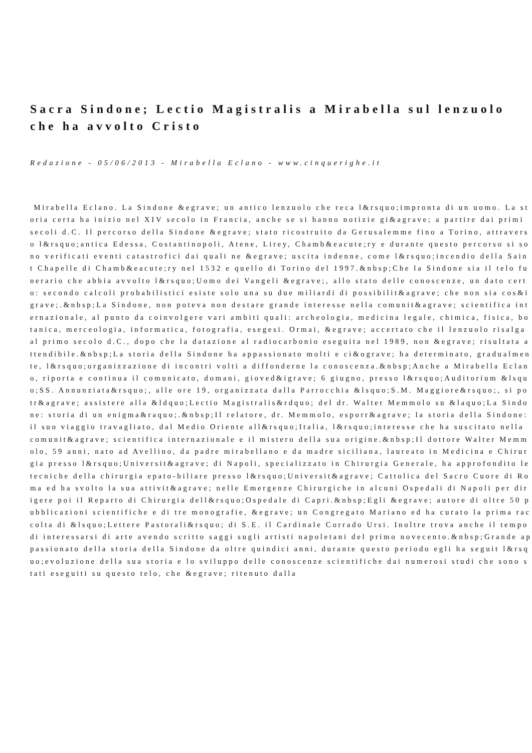Sacra Sindone; Lectio Magistralis a Mirabella sul lenzuolo che ha avvolto Cristo
Redazione - 05/06/2013 - Mirabella Eclano - www.cinquerighe.it
Mirabella Eclano. La Sindone &egrave; un antico lenzuolo che reca l&rsquo;impronta di un uomo. La storia certa ha inizio nel XIV secolo in Francia, anche se si hanno notizie gi&agrave; a partire dai primi secoli d.C. Il percorso della Sindone &egrave; stato ricostruito da Gerusalemme fino a Torino, attraverso l&rsquo;antica Edessa, Costantinopoli, Atene, Lirey, Chamb&eacute;ry e durante questo percorso si sono verificati eventi catastrofici dai quali ne &egrave; uscita indenne, come l&rsquo;incendio della Saint Chapelle di Chamb&eacute;ry nel 1532 e quello di Torino del 1997.&nbsp;Che la Sindone sia il telo funerario che abbia avvolto l&rsquo;Uomo dei Vangeli &egrave;, allo stato delle conoscenze, un dato certo: secondo calcoli probabilistici esiste solo una su due miliardi di possibilit&agrave; che non sia cos&igrave;.&nbsp;La Sindone, non poteva non destare grande interesse nella comunit&agrave; scientifica internazionale, al punto da coinvolgere vari ambiti quali: archeologia, medicina legale, chimica, fisica, botanica, merceologia, informatica, fotografia, esegesi. Ormai, &egrave; accertato che il lenzuolo risalga al primo secolo d.C., dopo che la datazione al radiocarbonio eseguita nel 1989, non &egrave; risultata attendibile.&nbsp;La storia della Sindone ha appassionato molti e ci&ograve; ha determinato, gradualmente, l&rsquo;organizzazione di incontri volti a diffonderne la conoscenza.&nbsp;Anche a Mirabella Eclano, riporta e continua il comunicato, domani, gioved&igrave; 6 giugno, presso l&rsquo;Auditorium &lsquo;SS. Annunziata&rsquo;, alle ore 19, organizzata dalla Parrocchia &lsquo;S.M. Maggiore&rsquo;, si potr&agrave; assistere alla &ldquo;Lectio Magistralis&rdquo; del dr. Walter Memmolo su &laquo;La Sindone: storia di un enigma&raquo;.&nbsp;Il relatore, dr. Memmolo, esporr&agrave; la storia della Sindone: il suo viaggio travagliato, dal Medio Oriente all&rsquo;Italia, l&rsquo;interesse che ha suscitato nella comunit&agrave; scientifica internazionale e il mistero della sua origine.&nbsp;Il dottore Walter Memmolo, 59 anni, nato ad Avellino, da padre mirabellano e da madre siciliana, laureato in Medicina e Chirurgia presso l&rsquo;Universit&agrave; di Napoli, specializzato in Chirurgia Generale, ha approfondito le tecniche della chirurgia epato-biliare presso l&rsquo;Universit&agrave; Cattolica del Sacro Cuore di Roma ed ha svolto la sua attivit&agrave; nelle Emergenze Chirurgiche in alcuni Ospedali di Napoli per dirigere poi il Reparto di Chirurgia dell&rsquo;Ospedale di Capri.&nbsp;Egli &egrave; autore di oltre 50 pubblicazioni scientifiche e di tre monografie, &egrave; un Congregato Mariano ed ha curato la prima raccolta di &lsquo;Lettere Pastorali&rsquo; di S.E. il Cardinale Corrado Ursi. Inoltre trova anche il tempo di interessarsi di arte avendo scritto saggi sugli artisti napoletani del primo novecento.&nbsp;Grande appassionato della storia della Sindone da oltre quindici anni, durante questo periodo egli ha seguit l&rsquo;evoluzione della sua storia e lo sviluppo delle conoscenze scientifiche dai numerosi studi che sono stati eseguiti su questo telo, che &egrave; ritenuto dalla